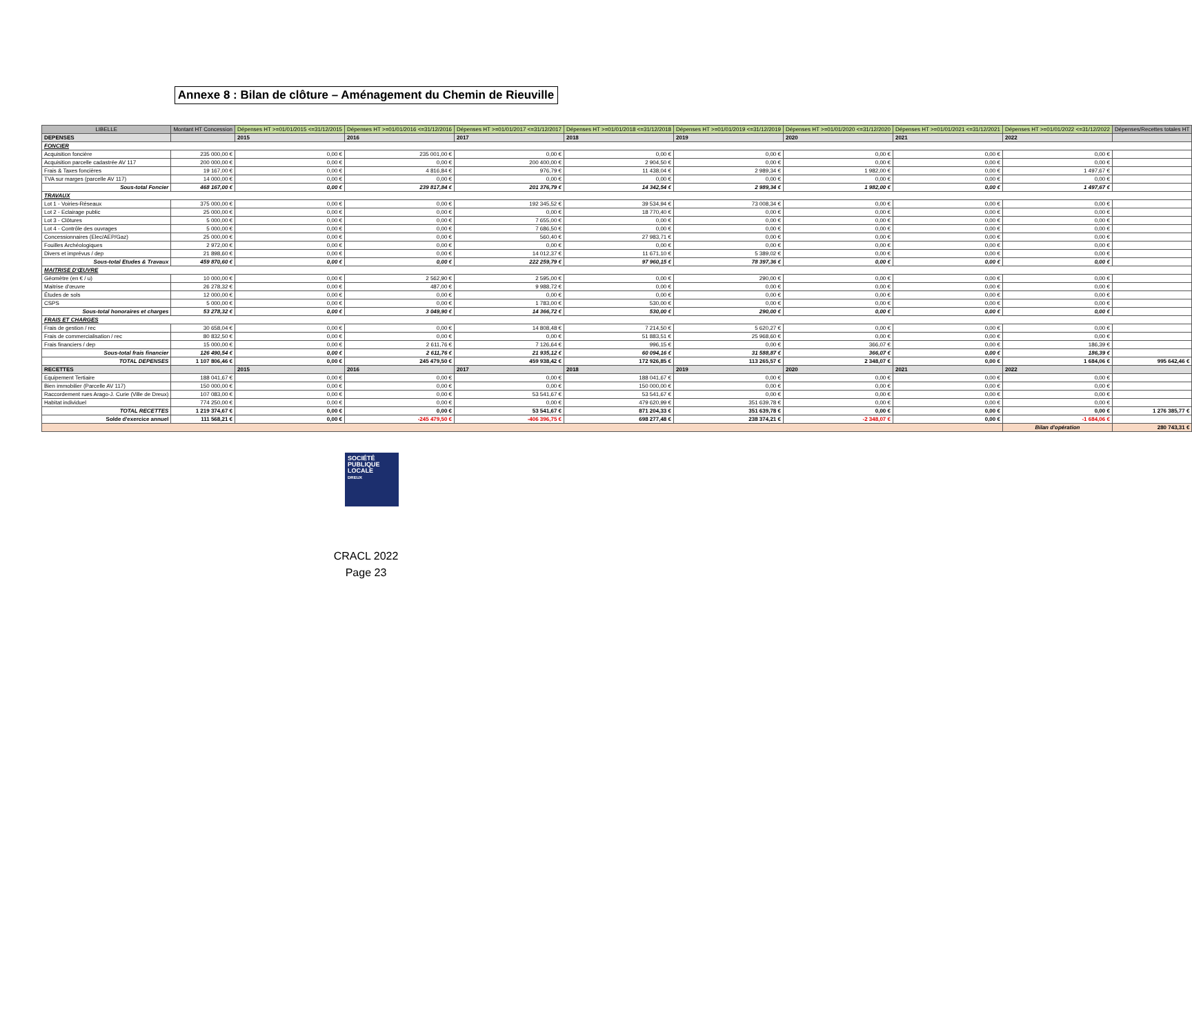Annexe 8 : Bilan de clôture – Aménagement du Chemin de Rieuville
| LIBELLE | Montant HT Concession | Dépenses HT >=01/01/2015 <=31/12/2015 | Dépenses HT >=01/01/2016 <=31/12/2016 | Dépenses HT >=01/01/2017 <=31/12/2017 | Dépenses HT >=01/01/2018 <=31/12/2018 | Dépenses HT >=01/01/2019 <=31/12/2019 | Dépenses HT >=01/01/2020 <=31/12/2020 | Dépenses HT >=01/01/2021 <=31/12/2021 | Dépenses HT >=01/01/2022 <=31/12/2022 | Dépenses/Recettes totales HT |
| --- | --- | --- | --- | --- | --- | --- | --- | --- | --- | --- |
| DEPENSES | | 2015 | 2016 | 2017 | 2018 | 2019 | 2020 | 2021 | 2022 | |
| FONCIER | | | | | | | | | | |
| Acquisition foncière | 235 000,00 € | 0,00 € | 235 001,00 € | 0,00 € | 0,00 € | 0,00 € | 0,00 € | 0,00 € | 0,00 € | |
| Acquisition parcelle cadastrée AV 117 | 200 000,00 € | 0,00 € | 0,00 € | 200 400,00 € | 2 904,50 € | 0,00 € | 0,00 € | 0,00 € | 0,00 € | |
| Frais & Taxes foncières | 19 167,00 € | 0,00 € | 4 816,84 € | 976,79 € | 11 438,04 € | 2 989,34 € | 1 982,00 € | 0,00 € | 1 497,67 € | |
| TVA sur marges (parcelle AV 117) | 14 000,00 € | 0,00 € | 0,00 € | 0,00 € | 0,00 € | 0,00 € | 0,00 € | 0,00 € | 0,00 € | |
| Sous-total Foncier | 468 167,00 € | 0,00 € | 239 817,84 € | 201 376,79 € | 14 342,54 € | 2 989,34 € | 1 982,00 € | 0,00 € | 1 497,67 € | |
| TRAVAUX | | | | | | | | | | |
| Lot 1 - Voiries-Réseaux | 375 000,00 € | 0,00 € | 0,00 € | 192 345,52 € | 39 534,94 € | 73 008,34 € | 0,00 € | 0,00 € | 0,00 € | |
| Lot 2 - Eclairage public | 25 000,00 € | 0,00 € | 0,00 € | 0,00 € | 18 770,40 € | 0,00 € | 0,00 € | 0,00 € | 0,00 € | |
| Lot 3 - Clôtures | 5 000,00 € | 0,00 € | 0,00 € | 7 655,00 € | 0,00 € | 0,00 € | 0,00 € | 0,00 € | 0,00 € | |
| Lot 4 - Contrôle des ouvrages | 5 000,00 € | 0,00 € | 0,00 € | 7 686,50 € | 0,00 € | 0,00 € | 0,00 € | 0,00 € | 0,00 € | |
| Concessionnaires (Elec/AEP/Gaz) | 25 000,00 € | 0,00 € | 0,00 € | 560,40 € | 27 983,71 € | 0,00 € | 0,00 € | 0,00 € | 0,00 € | |
| Fouilles Archéologiques | 2 972,00 € | 0,00 € | 0,00 € | 0,00 € | 0,00 € | 0,00 € | 0,00 € | 0,00 € | 0,00 € | |
| Divers et imprévus / dep | 21 898,60 € | 0,00 € | 0,00 € | 14 012,37 € | 11 671,10 € | 5 389,02 € | 0,00 € | 0,00 € | 0,00 € | |
| Sous-total Etudes & Travaux | 459 870,60 € | 0,00 € | 0,00 € | 222 259,79 € | 97 960,15 € | 78 397,36 € | 0,00 € | 0,00 € | 0,00 € | |
| MAITRISE D'ŒUVRE | | | | | | | | | | |
| Géomètre (en € / u) | 10 000,00 € | 0,00 € | 2 562,90 € | 2 595,00 € | 0,00 € | 290,00 € | 0,00 € | 0,00 € | 0,00 € | |
| Maitrise d'œuvre | 26 278,32 € | 0,00 € | 487,00 € | 9 988,72 € | 0,00 € | 0,00 € | 0,00 € | 0,00 € | 0,00 € | |
| Études de sols | 12 000,00 € | 0,00 € | 0,00 € | 0,00 € | 0,00 € | 0,00 € | 0,00 € | 0,00 € | 0,00 € | |
| CSPS | 5 000,00 € | 0,00 € | 0,00 € | 1 783,00 € | 530,00 € | 0,00 € | 0,00 € | 0,00 € | 0,00 € | |
| Sous-total honoraires et charges | 53 278,32 € | 0,00 € | 3 049,90 € | 14 366,72 € | 530,00 € | 290,00 € | 0,00 € | 0,00 € | 0,00 € | |
| FRAIS ET CHARGES | | | | | | | | | | |
| Frais de gestion / rec | 30 658,04 € | 0,00 € | 0,00 € | 14 808,48 € | 7 214,50 € | 5 620,27 € | 0,00 € | 0,00 € | 0,00 € | |
| Frais de commercialisation / rec | 80 832,50 € | 0,00 € | 0,00 € | 0,00 € | 51 883,51 € | 25 968,60 € | 0,00 € | 0,00 € | 0,00 € | |
| Frais financiers / dep | 15 000,00 € | 0,00 € | 2 611,76 € | 7 126,64 € | 996,15 € | 0,00 € | 366,07 € | 0,00 € | 186,39 € | |
| Sous-total frais financier | 126 490,54 € | 0,00 € | 2 611,76 € | 21 935,12 € | 60 094,16 € | 31 588,87 € | 366,07 € | 0,00 € | 186,39 € | |
| TOTAL DEPENSES | 1 107 806,46 € | 0,00 € | 245 479,50 € | 459 938,42 € | 172 926,85 € | 113 265,57 € | 2 348,07 € | 0,00 € | 1 684,06 € | 995 642,46 € |
| RECETTES | | 2015 | 2016 | 2017 | 2018 | 2019 | 2020 | 2021 | 2022 | |
| Equipement Tertiaire | 188 041,67 € | 0,00 € | 0,00 € | 0,00 € | 188 041,67 € | 0,00 € | 0,00 € | 0,00 € | 0,00 € | |
| Bien immobilier (Parcelle AV 117) | 150 000,00 € | 0,00 € | 0,00 € | 0,00 € | 150 000,00 € | 0,00 € | 0,00 € | 0,00 € | 0,00 € | |
| Raccordement rues Arago-J. Curie (Ville de Dreux) | 107 083,00 € | 0,00 € | 0,00 € | 53 541,67 € | 53 541,67 € | 0,00 € | 0,00 € | 0,00 € | 0,00 € | |
| Habitat individuel | 774 250,00 € | 0,00 € | 0,00 € | 0,00 € | 479 620,99 € | 351 639,78 € | 0,00 € | 0,00 € | 0,00 € | |
| TOTAL RECETTES | 1 219 374,67 € | 0,00 € | 0,00 € | 53 541,67 € | 871 204,33 € | 351 639,78 € | 0,00 € | 0,00 € | 0,00 € | 1 276 385,77 € |
| Solde d'exercice annuel | 111 568,21 € | 0,00 € | -245 479,50 € | -406 396,75 € | 698 277,48 € | 238 374,21 € | -2 348,07 € | 0,00 € | -1 684,06 € | |
| | | | | | | | | | Bilan d'opération | 280 743,31 € |
SOCIÉTÉ
PUBLIQUE
LOCALE
DREUX
CRACL 2022
Page 23